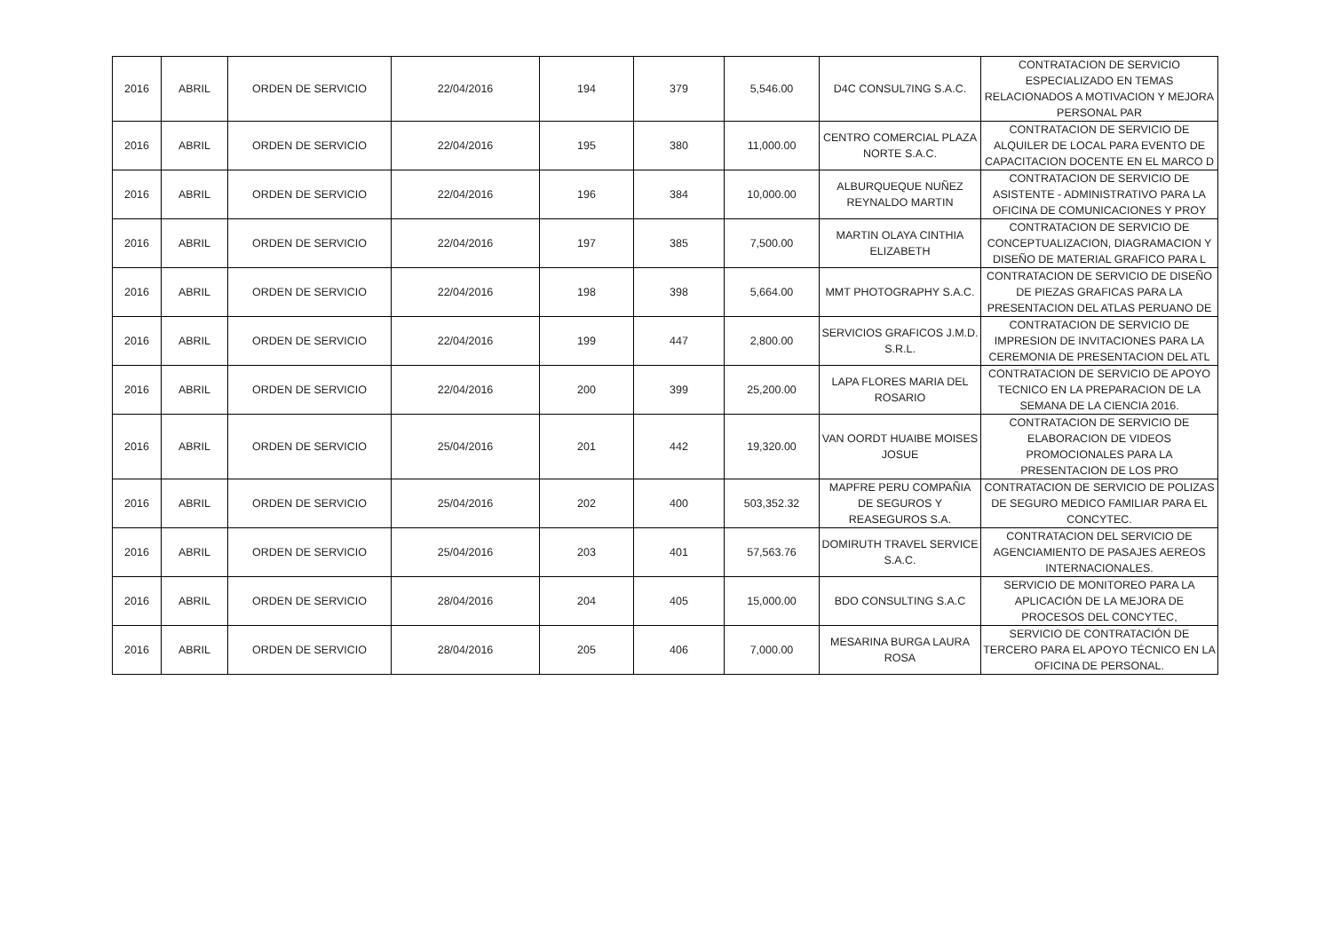| 2016 | ABRIL | ORDEN DE SERVICIO | 22/04/2016 | 194 | 379 | 5,546.00 | D4C CONSUL7ING S.A.C. | CONTRATACION DE SERVICIO ESPECIALIZADO EN TEMAS RELACIONADOS A MOTIVACION Y MEJORA PERSONAL PAR |
| 2016 | ABRIL | ORDEN DE SERVICIO | 22/04/2016 | 195 | 380 | 11,000.00 | CENTRO COMERCIAL PLAZA NORTE S.A.C. | CONTRATACION DE SERVICIO DE ALQUILER DE LOCAL PARA EVENTO DE CAPACITACION DOCENTE EN EL MARCO D |
| 2016 | ABRIL | ORDEN DE SERVICIO | 22/04/2016 | 196 | 384 | 10,000.00 | ALBURQUEQUE NUÑEZ REYNALDO MARTIN | CONTRATACION DE SERVICIO DE ASISTENTE - ADMINISTRATIVO PARA LA OFICINA DE COMUNICACIONES Y PROY |
| 2016 | ABRIL | ORDEN DE SERVICIO | 22/04/2016 | 197 | 385 | 7,500.00 | MARTIN OLAYA CINTHIA ELIZABETH | CONTRATACION DE SERVICIO DE CONCEPTUALIZACION, DIAGRAMACION Y DISEÑO DE MATERIAL GRAFICO PARA L |
| 2016 | ABRIL | ORDEN DE SERVICIO | 22/04/2016 | 198 | 398 | 5,664.00 | MMT PHOTOGRAPHY S.A.C. | CONTRATACION DE SERVICIO DE DISEÑO DE PIEZAS GRAFICAS PARA LA PRESENTACION DEL ATLAS PERUANO DE |
| 2016 | ABRIL | ORDEN DE SERVICIO | 22/04/2016 | 199 | 447 | 2,800.00 | SERVICIOS GRAFICOS J.M.D. S.R.L. | CONTRATACION DE SERVICIO DE IMPRESION DE INVITACIONES PARA LA CEREMONIA DE PRESENTACION DEL ATL |
| 2016 | ABRIL | ORDEN DE SERVICIO | 22/04/2016 | 200 | 399 | 25,200.00 | LAPA FLORES MARIA DEL ROSARIO | CONTRATACION DE SERVICIO DE APOYO TECNICO EN LA PREPARACION DE LA SEMANA DE LA CIENCIA 2016. |
| 2016 | ABRIL | ORDEN DE SERVICIO | 25/04/2016 | 201 | 442 | 19,320.00 | VAN OORDT HUAIBE MOISES JOSUE | CONTRATACION DE SERVICIO DE ELABORACION DE VIDEOS PROMOCIONALES PARA LA PRESENTACION DE LOS PRO |
| 2016 | ABRIL | ORDEN DE SERVICIO | 25/04/2016 | 202 | 400 | 503,352.32 | MAPFRE PERU COMPAÑIA DE SEGUROS Y REASEGUROS S.A. | CONTRATACION DE SERVICIO DE POLIZAS DE SEGURO MEDICO FAMILIAR PARA EL CONCYTEC. |
| 2016 | ABRIL | ORDEN DE SERVICIO | 25/04/2016 | 203 | 401 | 57,563.76 | DOMIRUTH TRAVEL SERVICE S.A.C. | CONTRATACION DEL SERVICIO DE AGENCIAMIENTO DE PASAJES AEREOS INTERNACIONALES. |
| 2016 | ABRIL | ORDEN DE SERVICIO | 28/04/2016 | 204 | 405 | 15,000.00 | BDO CONSULTING S.A.C | SERVICIO DE MONITOREO PARA LA APLICACIÓN DE LA MEJORA DE PROCESOS DEL CONCYTEC, |
| 2016 | ABRIL | ORDEN DE SERVICIO | 28/04/2016 | 205 | 406 | 7,000.00 | MESARINA BURGA LAURA ROSA | SERVICIO DE CONTRATACIÓN DE TERCERO PARA EL APOYO TÉCNICO EN LA OFICINA DE PERSONAL. |